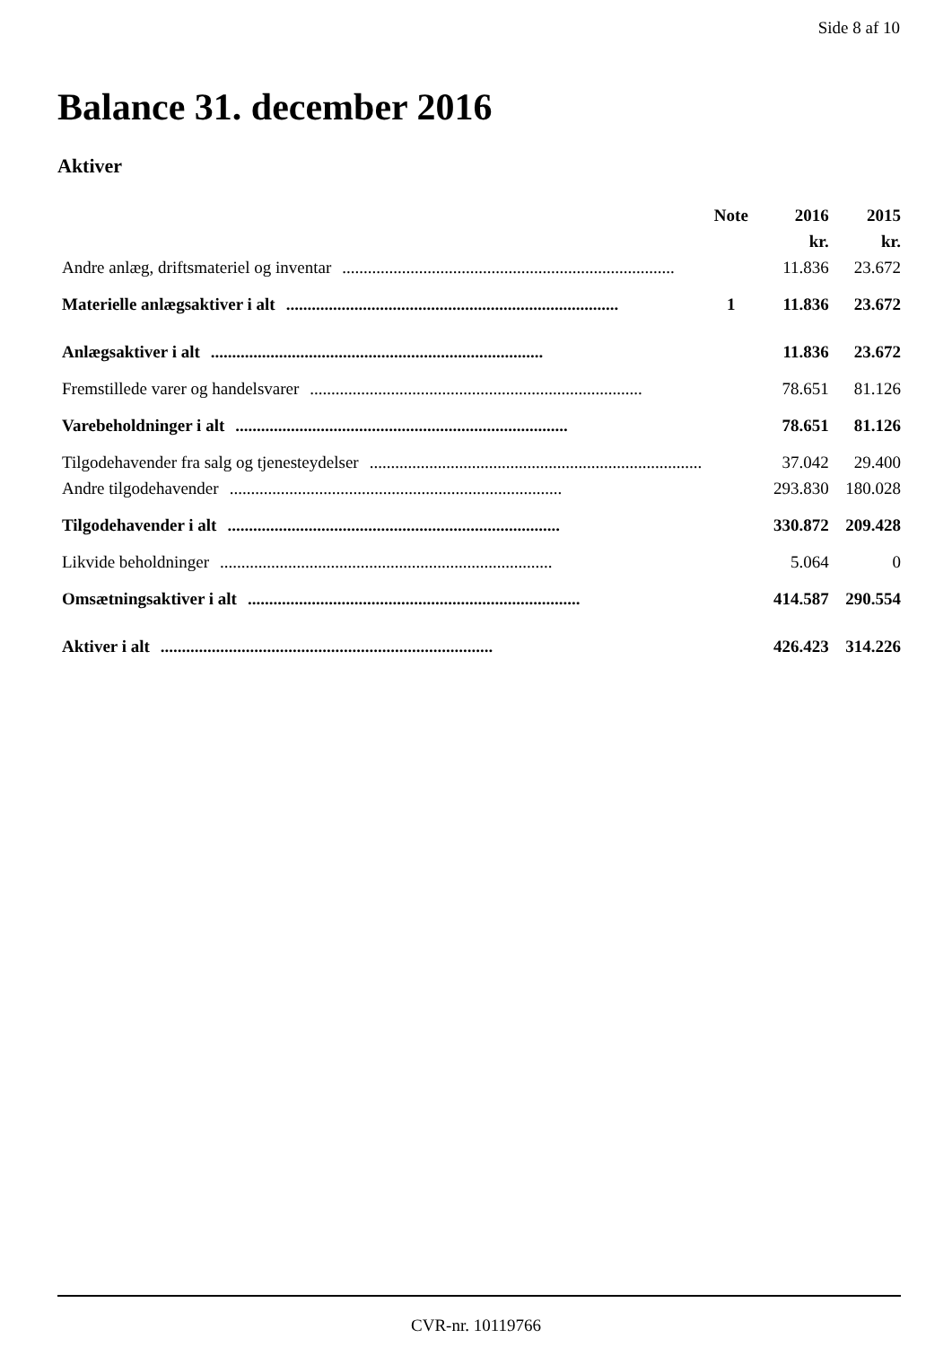Side 8 af 10
Balance 31. december 2016
Aktiver
| | Note | 2016 | 2015 |
| --- | --- | --- | --- |
| | | kr. | kr. |
| Andre anlæg, driftsmateriel og inventar .............................................................................. | | 11.836 | 23.672 |
| Materielle anlægsaktiver i alt .............................................................................. | 1 | 11.836 | 23.672 |
| Anlægsaktiver i alt .............................................................................. | | 11.836 | 23.672 |
| Fremstillede varer og handelsvarer .............................................................................. | | 78.651 | 81.126 |
| Varebeholdninger i alt .............................................................................. | | 78.651 | 81.126 |
| Tilgodehavender fra salg og tjenesteydelser .............................................................................. | | 37.042 | 29.400 |
| Andre tilgodehavender .............................................................................. | | 293.830 | 180.028 |
| Tilgodehavender i alt .............................................................................. | | 330.872 | 209.428 |
| Likvide beholdninger .............................................................................. | | 5.064 | 0 |
| Omsætningsaktiver i alt .............................................................................. | | 414.587 | 290.554 |
| Aktiver i alt .............................................................................. | | 426.423 | 314.226 |
CVR-nr. 10119766